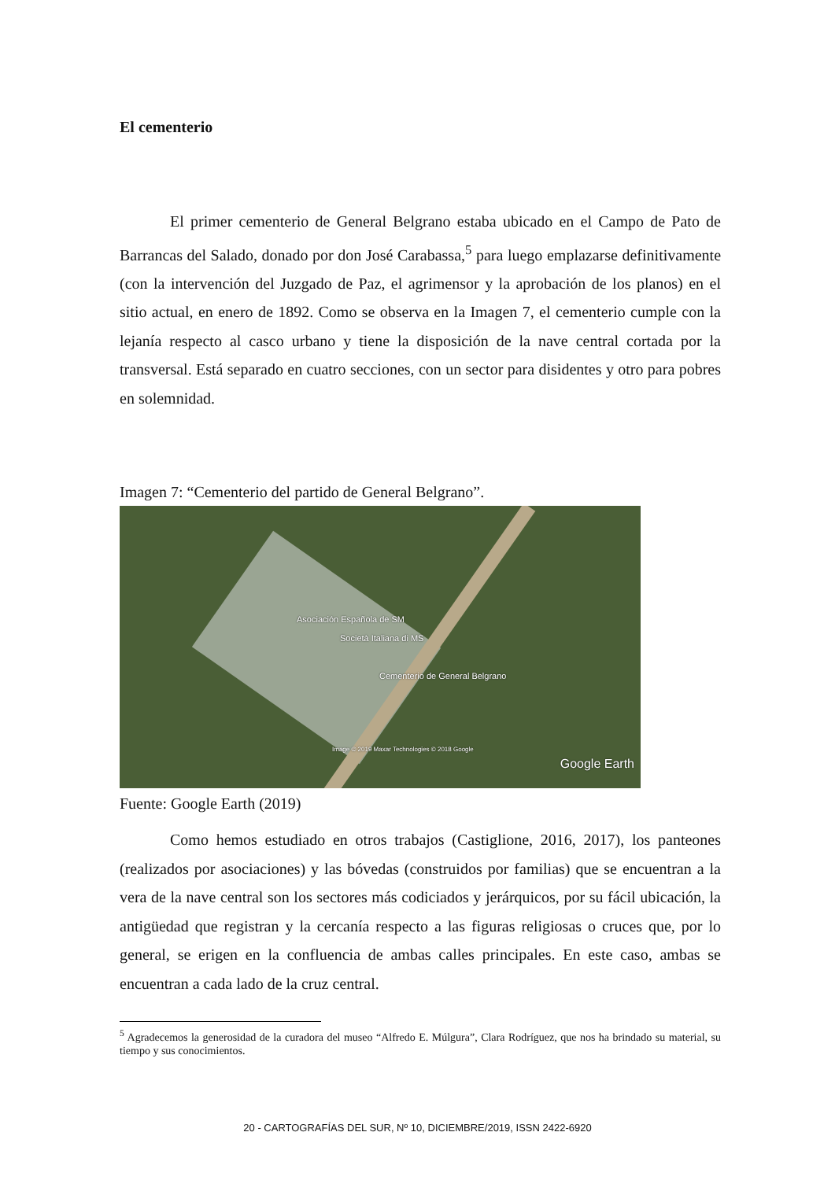El cementerio
El primer cementerio de General Belgrano estaba ubicado en el Campo de Pato de Barrancas del Salado, donado por don José Carabassa,<sup>5</sup> para luego emplazarse definitivamente (con la intervención del Juzgado de Paz, el agrimensor y la aprobación de los planos) en el sitio actual, en enero de 1892. Como se observa en la Imagen 7, el cementerio cumple con la lejanía respecto al casco urbano y tiene la disposición de la nave central cortada por la transversal. Está separado en cuatro secciones, con un sector para disidentes y otro para pobres en solemnidad.
Imagen 7: “Cementerio del partido de General Belgrano”.
Asociación Española de SM
Società Italiana di MS
Cementerio de General Belgrano
Image © 2019 Maxar Technologies © 2018 Google
Google Earth
Fuente: Google Earth (2019)
Como hemos estudiado en otros trabajos (Castiglione, 2016, 2017), los panteones (realizados por asociaciones) y las bóvedas (construidos por familias) que se encuentran a la vera de la nave central son los sectores más codiciados y jerárquicos, por su fácil ubicación, la antigüedad que registran y la cercanía respecto a las figuras religiosas o cruces que, por lo general, se erigen en la confluencia de ambas calles principales. En este caso, ambas se encuentran a cada lado de la cruz central.
<sup>5</sup> Agradecemos la generosidad de la curadora del museo “Alfredo E. Múlgura”, Clara Rodríguez, que nos ha brindado su material, su tiempo y sus conocimientos.
20 - CARTOGRAFÍAS DEL SUR, Nº 10, DICIEMBRE/2019, ISSN 2422-6920